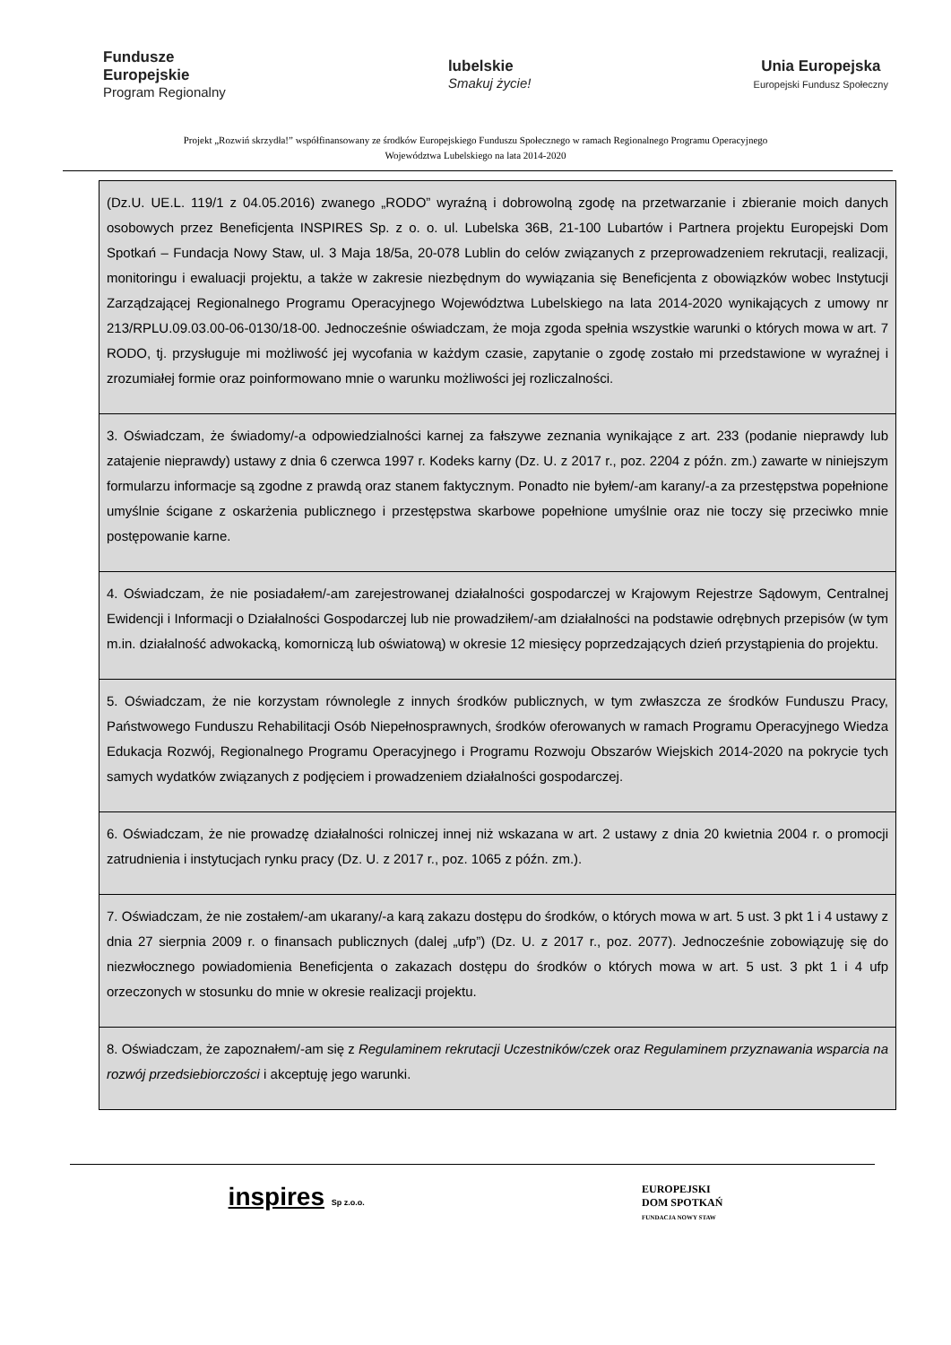Fundusze
Europejskie
Program Regionalny
lubelskie
Smakuj życie!
Unia Europejska
Europejski Fundusz Społeczny
Projekt „Rozwiń skrzydła!” współfinansowany ze środków Europejskiego Funduszu Społecznego w ramach Regionalnego Programu Operacyjnego
Województwa Lubelskiego na lata 2014-2020
| (Dz.U. UE.L. 119/1 z 04.05.2016) zwanego „RODO” wyraźną i dobrowolną zgodę na przetwarzanie i zbieranie moich danych osobowych przez Beneficjenta INSPIRES Sp. z o. o. ul. Lubelska 36B, 21-100 Lubartów i Partnera projektu Europejski Dom Spotkań – Fundacja Nowy Staw, ul. 3 Maja 18/5a, 20-078 Lublin do celów związanych z przeprowadzeniem rekrutacji, realizacji, monitoringu i ewaluacji projektu, a także w zakresie niezbędnym do wywiązania się Beneficjenta z obowiązków wobec Instytucji Zarządzającej Regionalnego Programu Operacyjnego Województwa Lubelskiego na lata 2014-2020 wynikających z umowy nr 213/RPLU.09.03.00-06-0130/18-00. Jednocześnie oświadczam, że moja zgoda spełnia wszystkie warunki o których mowa w art. 7 RODO, tj. przysługuje mi możliwość jej wycofania w każdym czasie, zapytanie o zgodę zostało mi przedstawione w wyraźnej i zrozumiałej formie oraz poinformowano mnie o warunku możliwości jej rozliczalności. |
| 3. Oświadczam, że świadomy/-a odpowiedzialności karnej za fałszywe zeznania wynikające z art. 233 (podanie nieprawdy lub zatajenie nieprawdy) ustawy z dnia 6 czerwca 1997 r. Kodeks karny (Dz. U. z 2017 r., poz. 2204 z późn. zm.) zawarte w niniejszym formularzu informacje są zgodne z prawdą oraz stanem faktycznym. Ponadto nie byłem/-am karany/-a za przestępstwa popełnione umyślnie ścigane z oskarżenia publicznego i przestępstwa skarbowe popełnione umyślnie oraz nie toczy się przeciwko mnie postępowanie karne. |
| 4. Oświadczam, że nie posiadałem/-am zarejestrowanej działalności gospodarczej w Krajowym Rejestrze Sądowym, Centralnej Ewidencji i Informacji o Działalności Gospodarczej lub nie prowadziłem/-am działalności na podstawie odrębnych przepisów (w tym m.in. działalność adwokacką, komorniczą lub oświatową) w okresie 12 miesięcy poprzedzających dzień przystąpienia do projektu. |
| 5. Oświadczam, że nie korzystam równolegle z innych środków publicznych, w tym zwłaszcza ze środków Funduszu Pracy, Państwowego Funduszu Rehabilitacji Osób Niepełnosprawnych, środków oferowanych w ramach Programu Operacyjnego Wiedza Edukacja Rozwój, Regionalnego Programu Operacyjnego i Programu Rozwoju Obszarów Wiejskich 2014-2020 na pokrycie tych samych wydatków związanych z podjęciem i prowadzeniem działalności gospodarczej. |
| 6. Oświadczam, że nie prowadzę działalności rolniczej innej niż wskazana w art. 2 ustawy z dnia 20 kwietnia 2004 r. o promocji zatrudnienia i instytucjach rynku pracy (Dz. U. z 2017 r., poz. 1065 z późn. zm.). |
| 7. Oświadczam, że nie zostałem/-am ukarany/-a karą zakazu dostępu do środków, o których mowa w art. 5 ust. 3 pkt 1 i 4 ustawy z dnia 27 sierpnia 2009 r. o finansach publicznych (dalej „ufp”) (Dz. U. z 2017 r., poz. 2077). Jednocześnie zobowiązuję się do niezwłocznego powiadomienia Beneficjenta o zakazach dostępu do środków o których mowa w art. 5 ust. 3 pkt 1 i 4 ufp orzeczonych w stosunku do mnie w okresie realizacji projektu. |
| 8. Oświadczam, że zapoznałem/-am się z Regulaminem rekrutacji Uczestników/czek oraz Regulaminem przyznawania wsparcia na rozwój przedsiebiorczości i akceptuję jego warunki. |
inspires Sp z.o.o.
EUROPEJSKI
DOM SPOTKAŃ
FUNDACJA NOWY STAW